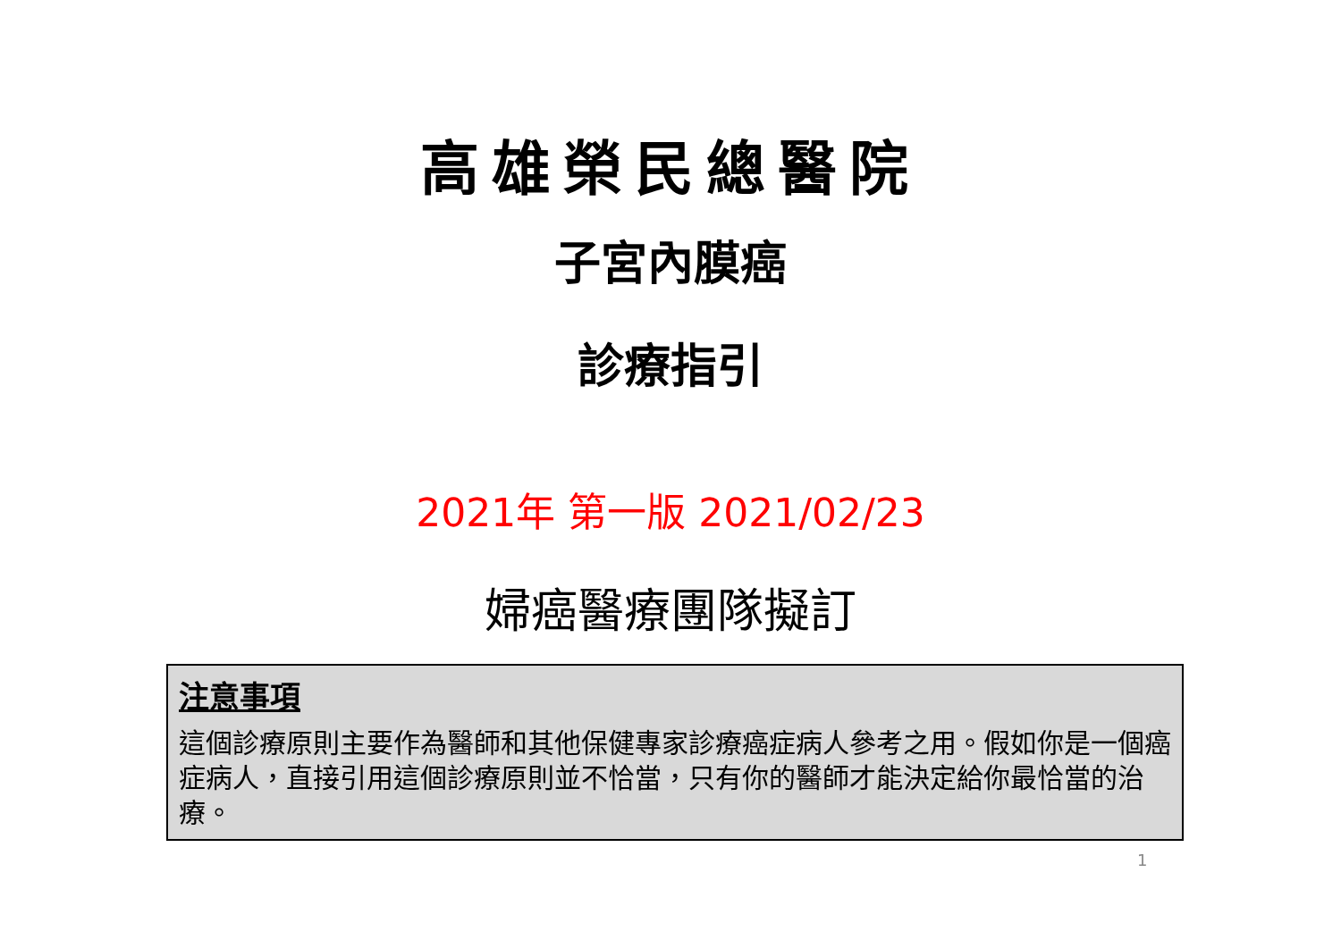高雄榮民總醫院
子宮內膜癌
診療指引
2021年 第一版 2021/02/23
婦癌醫療團隊擬訂
注意事項
這個診療原則主要作為醫師和其他保健專家診療癌症病人參考之用。假如你是一個癌症病人，直接引用這個診療原則並不恰當，只有你的醫師才能決定給你最恰當的治療。
1